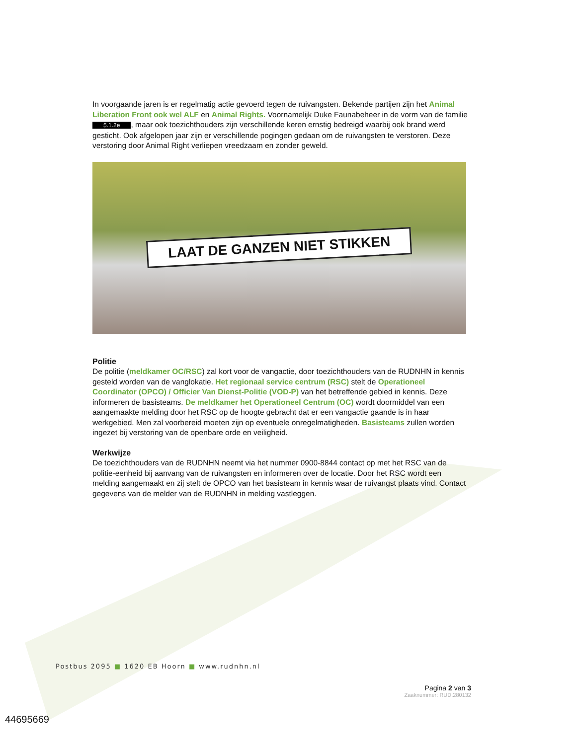In voorgaande jaren is er regelmatig actie gevoerd tegen de ruivangsten. Bekende partijen zijn het Animal Liberation Front ook wel ALF en Animal Rights. Voornamelijk Duke Faunabeheer in de vorm van de familie 5.1.2e, maar ook toezichthouders zijn verschillende keren ernstig bedreigd waarbij ook brand werd gesticht. Ook afgelopen jaar zijn er verschillende pogingen gedaan om de ruivangsten te verstoren. Deze verstoring door Animal Right verliepen vreedzaam en zonder geweld.
LAAT DE GANZEN NIET STIKKEN
Politie
De politie (meldkamer OC/RSC) zal kort voor de vangactie, door toezichthouders van de RUDNHN in kennis gesteld worden van de vanglokatie. Het regionaal service centrum (RSC) stelt de Operationeel Coordinator (OPCO) / Officier Van Dienst-Politie (VOD-P) van het betreffende gebied in kennis. Deze informeren de basisteams. De meldkamer het Operationeel Centrum (OC) wordt doormiddel van een aangemaakte melding door het RSC op de hoogte gebracht dat er een vangactie gaande is in haar werkgebied. Men zal voorbereid moeten zijn op eventuele onregelmatigheden. Basisteams zullen worden ingezet bij verstoring van de openbare orde en veiligheid.
Werkwijze
De toezichthouders van de RUDNHN neemt via het nummer 0900-8844 contact op met het RSC van de politie-eenheid bij aanvang van de ruivangsten en informeren over de locatie. Door het RSC wordt een melding aangemaakt en zij stelt de OPCO van het basisteam in kennis waar de ruivangst plaats vind. Contact gegevens van de melder van de RUDNHN in melding vastleggen.
Postbus 2095 ■ 1620 EB Hoorn ■ www.rudnhn.nl
Pagina 2 van 3
Zaaknummer: RUD.280132
44695669